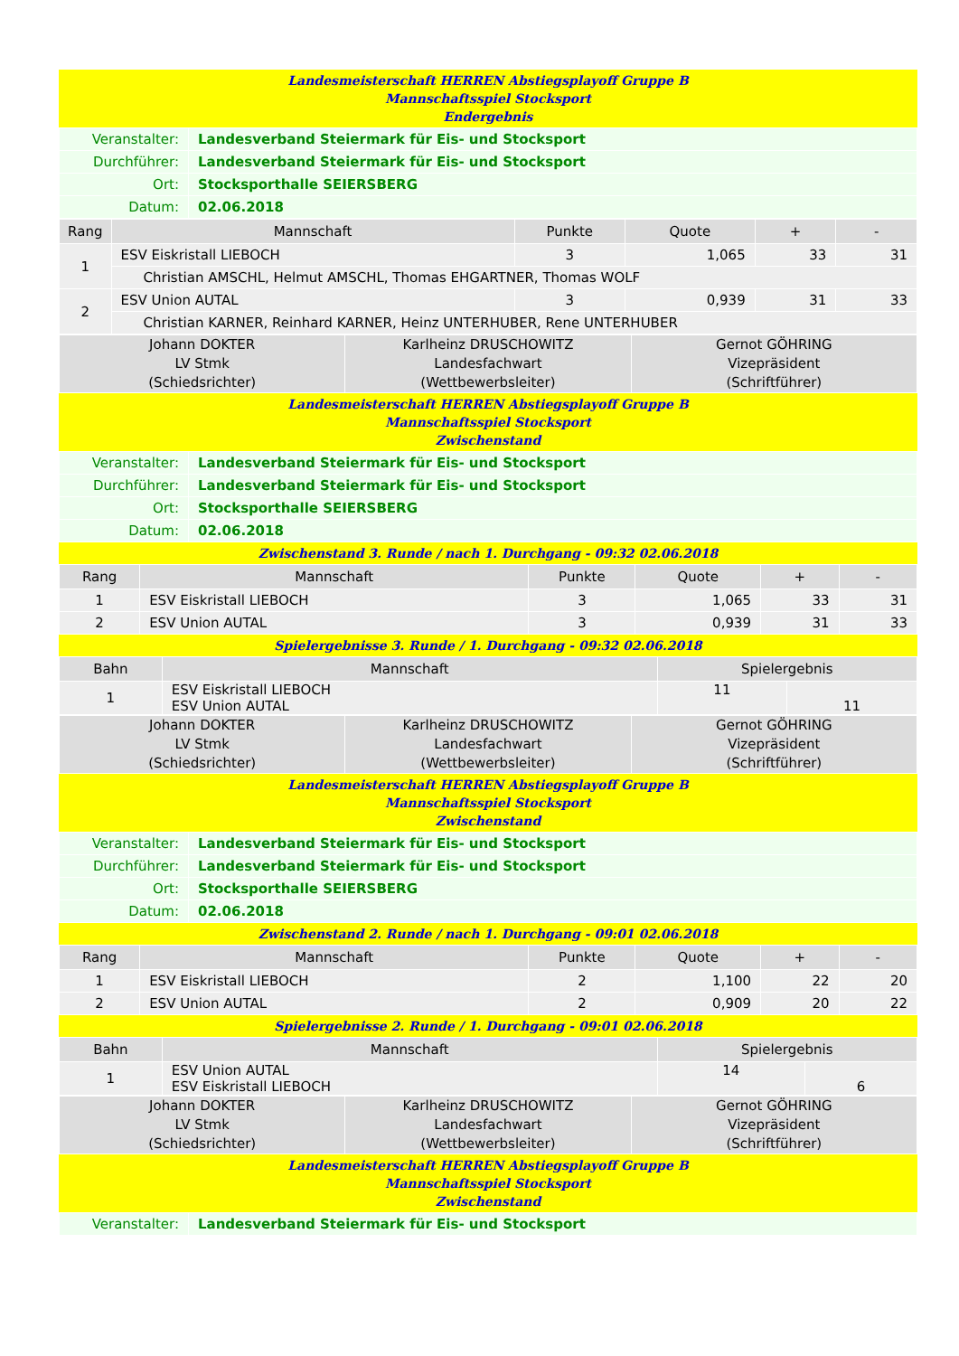Landesmeisterschaft HERREN Abstiegsplayoff Gruppe B
Mannschaftsspiel Stocksport
Endergebnis
| Veranstalter: | Landesverband Steiermark für Eis- und Stocksport |
| Durchführer: | Landesverband Steiermark für Eis- und Stocksport |
| Ort: | Stocksporthalle SEIERSBERG |
| Datum: | 02.06.2018 |
| Rang | Mannschaft | Punkte | Quote | + | - |
| --- | --- | --- | --- | --- | --- |
| 1 | ESV Eiskristall LIEBOCH | 3 | 1,065 | 33 | 31 |
| | Christian AMSCHL, Helmut AMSCHL, Thomas EHGARTNER, Thomas WOLF | | | | |
| 2 | ESV Union AUTAL | 3 | 0,939 | 31 | 33 |
| | Christian KARNER, Reinhard KARNER, Heinz UNTERHUBER, Rene UNTERHUBER | | | | |
| Johann DOKTER LV Stmk (Schiedsrichter) | Karlheinz DRUSCHOWITZ Landesfachwart (Wettbewerbsleiter) | Gernot GÖHRING Vizepräsident (Schriftführer) |
Landesmeisterschaft HERREN Abstiegsplayoff Gruppe B
Mannschaftsspiel Stocksport
Zwischenstand
| Veranstalter: | Landesverband Steiermark für Eis- und Stocksport |
| Durchführer: | Landesverband Steiermark für Eis- und Stocksport |
| Ort: | Stocksporthalle SEIERSBERG |
| Datum: | 02.06.2018 |
Zwischenstand 3. Runde / nach 1. Durchgang - 09:32 02.06.2018
| Rang | Mannschaft | Punkte | Quote | + | - |
| --- | --- | --- | --- | --- | --- |
| 1 | ESV Eiskristall LIEBOCH | 3 | 1,065 | 33 | 31 |
| 2 | ESV Union AUTAL | 3 | 0,939 | 31 | 33 |
Spielergebnisse 3. Runde / 1. Durchgang - 09:32 02.06.2018
| Bahn | Mannschaft | Spielergebnis | |
| --- | --- | --- | --- |
| 1 | ESV Eiskristall LIEBOCH ESV Union AUTAL | 11 | 11 |
| Johann DOKTER LV Stmk (Schiedsrichter) | Karlheinz DRUSCHOWITZ Landesfachwart (Wettbewerbsleiter) | Gernot GÖHRING Vizepräsident (Schriftführer) |
Landesmeisterschaft HERREN Abstiegsplayoff Gruppe B
Mannschaftsspiel Stocksport
Zwischenstand
| Veranstalter: | Landesverband Steiermark für Eis- und Stocksport |
| Durchführer: | Landesverband Steiermark für Eis- und Stocksport |
| Ort: | Stocksporthalle SEIERSBERG |
| Datum: | 02.06.2018 |
Zwischenstand 2. Runde / nach 1. Durchgang - 09:01 02.06.2018
| Rang | Mannschaft | Punkte | Quote | + | - |
| --- | --- | --- | --- | --- | --- |
| 1 | ESV Eiskristall LIEBOCH | 2 | 1,100 | 22 | 20 |
| 2 | ESV Union AUTAL | 2 | 0,909 | 20 | 22 |
Spielergebnisse 2. Runde / 1. Durchgang - 09:01 02.06.2018
| Bahn | Mannschaft | Spielergebnis | |
| --- | --- | --- | --- |
| 1 | ESV Union AUTAL ESV Eiskristall LIEBOCH | 14 | 6 |
| Johann DOKTER LV Stmk (Schiedsrichter) | Karlheinz DRUSCHOWITZ Landesfachwart (Wettbewerbsleiter) | Gernot GÖHRING Vizepräsident (Schriftführer) |
Landesmeisterschaft HERREN Abstiegsplayoff Gruppe B
Mannschaftsspiel Stocksport
Zwischenstand
| Veranstalter: | Landesverband Steiermark für Eis- und Stocksport |